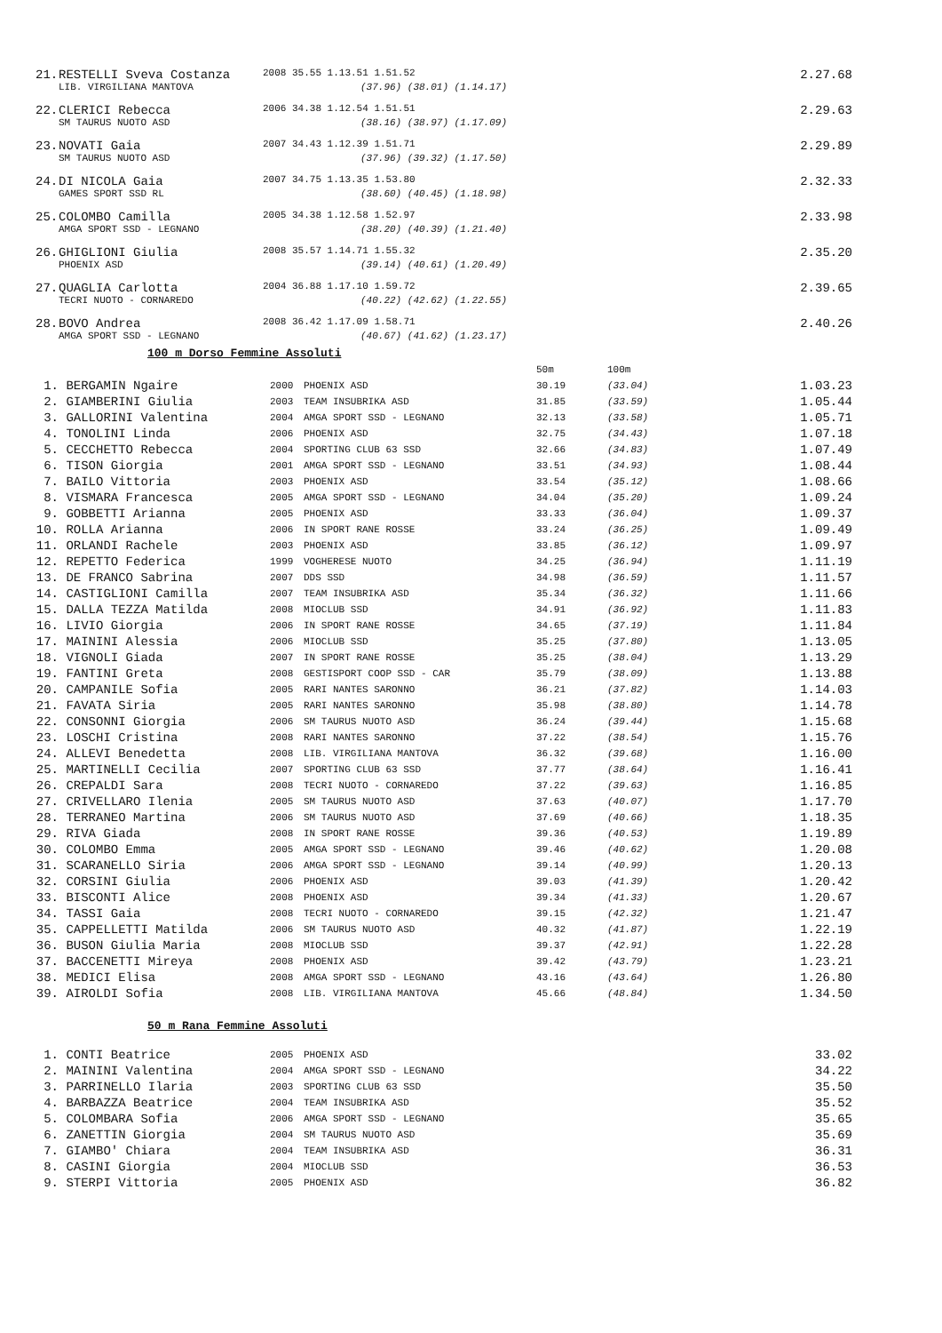| 21. | RESTELLI Sveva Costanza | 2008 35.55 1.13.51 1.51.52 | | 2.27.68 |
| | LIB. VIRGILIANA MANTOVA | (37.96) (38.01) (1.14.17) | | |
| 22. | CLERICI Rebecca | 2006 34.38 1.12.54 1.51.51 | | 2.29.63 |
| | SM TAURUS NUOTO ASD | (38.16) (38.97) (1.17.09) | | |
| 23. | NOVATI Gaia | 2007 34.43 1.12.39 1.51.71 | | 2.29.89 |
| | SM TAURUS NUOTO ASD | (37.96) (39.32) (1.17.50) | | |
| 24. | DI NICOLA Gaia | 2007 34.75 1.13.35 1.53.80 | | 2.32.33 |
| | GAMES SPORT SSD RL | (38.60) (40.45) (1.18.98) | | |
| 25. | COLOMBO Camilla | 2005 34.38 1.12.58 1.52.97 | | 2.33.98 |
| | AMGA SPORT SSD - LEGNANO | (38.20) (40.39) (1.21.40) | | |
| 26. | GHIGLIONI Giulia | 2008 35.57 1.14.71 1.55.32 | | 2.35.20 |
| | PHOENIX ASD | (39.14) (40.61) (1.20.49) | | |
| 27. | QUAGLIA Carlotta | 2004 36.88 1.17.10 1.59.72 | | 2.39.65 |
| | TECRI NUOTO - CORNAREDO | (40.22) (42.62) (1.22.55) | | |
| 28. | BOVO Andrea | 2008 36.42 1.17.09 1.58.71 | | 2.40.26 |
| | AMGA SPORT SSD - LEGNANO | (40.67) (41.62) (1.23.17) | | |
100 m Dorso Femmine Assoluti
| | | | | 50m | 100m | |
| 1. | BERGAMIN Ngaire | 2000 | PHOENIX ASD | 30.19 | (33.04) | 1.03.23 |
| 2. | GIAMBERINI Giulia | 2003 | TEAM INSUBRIKA ASD | 31.85 | (33.59) | 1.05.44 |
| 3. | GALLORINI Valentina | 2004 | AMGA SPORT SSD - LEGNANO | 32.13 | (33.58) | 1.05.71 |
| 4. | TONOLINI Linda | 2006 | PHOENIX ASD | 32.75 | (34.43) | 1.07.18 |
| 5. | CECCHETTO Rebecca | 2004 | SPORTING CLUB 63 SSD | 32.66 | (34.83) | 1.07.49 |
| 6. | TISON Giorgia | 2001 | AMGA SPORT SSD - LEGNANO | 33.51 | (34.93) | 1.08.44 |
| 7. | BAILO Vittoria | 2003 | PHOENIX ASD | 33.54 | (35.12) | 1.08.66 |
| 8. | VISMARA Francesca | 2005 | AMGA SPORT SSD - LEGNANO | 34.04 | (35.20) | 1.09.24 |
| 9. | GOBBETTI Arianna | 2005 | PHOENIX ASD | 33.33 | (36.04) | 1.09.37 |
| 10. | ROLLA Arianna | 2006 | IN SPORT RANE ROSSE | 33.24 | (36.25) | 1.09.49 |
| 11. | ORLANDI Rachele | 2003 | PHOENIX ASD | 33.85 | (36.12) | 1.09.97 |
| 12. | REPETTO Federica | 1999 | VOGHERESE NUOTO | 34.25 | (36.94) | 1.11.19 |
| 13. | DE FRANCO Sabrina | 2007 | DDS SSD | 34.98 | (36.59) | 1.11.57 |
| 14. | CASTIGLIONI Camilla | 2007 | TEAM INSUBRIKA ASD | 35.34 | (36.32) | 1.11.66 |
| 15. | DALLA TEZZA Matilda | 2008 | MIOCLUB SSD | 34.91 | (36.92) | 1.11.83 |
| 16. | LIVIO Giorgia | 2006 | IN SPORT RANE ROSSE | 34.65 | (37.19) | 1.11.84 |
| 17. | MAININI Alessia | 2006 | MIOCLUB SSD | 35.25 | (37.80) | 1.13.05 |
| 18. | VIGNOLI Giada | 2007 | IN SPORT RANE ROSSE | 35.25 | (38.04) | 1.13.29 |
| 19. | FANTINI Greta | 2008 | GESTISPORT COOP SSD - CAR | 35.79 | (38.09) | 1.13.88 |
| 20. | CAMPANILE Sofia | 2005 | RARI NANTES SARONNO | 36.21 | (37.82) | 1.14.03 |
| 21. | FAVATA Siria | 2005 | RARI NANTES SARONNO | 35.98 | (38.80) | 1.14.78 |
| 22. | CONSONNI Giorgia | 2006 | SM TAURUS NUOTO ASD | 36.24 | (39.44) | 1.15.68 |
| 23. | LOSCHI Cristina | 2008 | RARI NANTES SARONNO | 37.22 | (38.54) | 1.15.76 |
| 24. | ALLEVI Benedetta | 2008 | LIB. VIRGILIANA MANTOVA | 36.32 | (39.68) | 1.16.00 |
| 25. | MARTINELLI Cecilia | 2007 | SPORTING CLUB 63 SSD | 37.77 | (38.64) | 1.16.41 |
| 26. | CREPALDI Sara | 2008 | TECRI NUOTO - CORNAREDO | 37.22 | (39.63) | 1.16.85 |
| 27. | CRIVELLARO Ilenia | 2005 | SM TAURUS NUOTO ASD | 37.63 | (40.07) | 1.17.70 |
| 28. | TERRANEO Martina | 2006 | SM TAURUS NUOTO ASD | 37.69 | (40.66) | 1.18.35 |
| 29. | RIVA Giada | 2008 | IN SPORT RANE ROSSE | 39.36 | (40.53) | 1.19.89 |
| 30. | COLOMBO Emma | 2005 | AMGA SPORT SSD - LEGNANO | 39.46 | (40.62) | 1.20.08 |
| 31. | SCARANELLO Siria | 2006 | AMGA SPORT SSD - LEGNANO | 39.14 | (40.99) | 1.20.13 |
| 32. | CORSINI Giulia | 2006 | PHOENIX ASD | 39.03 | (41.39) | 1.20.42 |
| 33. | BISCONTI Alice | 2008 | PHOENIX ASD | 39.34 | (41.33) | 1.20.67 |
| 34. | TASSI Gaia | 2008 | TECRI NUOTO - CORNAREDO | 39.15 | (42.32) | 1.21.47 |
| 35. | CAPPELLETTI Matilda | 2006 | SM TAURUS NUOTO ASD | 40.32 | (41.87) | 1.22.19 |
| 36. | BUSON Giulia Maria | 2008 | MIOCLUB SSD | 39.37 | (42.91) | 1.22.28 |
| 37. | BACCENETTI Mireya | 2008 | PHOENIX ASD | 39.42 | (43.79) | 1.23.21 |
| 38. | MEDICI Elisa | 2008 | AMGA SPORT SSD - LEGNANO | 43.16 | (43.64) | 1.26.80 |
| 39. | AIROLDI Sofia | 2008 | LIB. VIRGILIANA MANTOVA | 45.66 | (48.84) | 1.34.50 |
50 m Rana Femmine Assoluti
| 1. | CONTI Beatrice | 2005 | PHOENIX ASD | 33.02 |
| 2. | MAININI Valentina | 2004 | AMGA SPORT SSD - LEGNANO | 34.22 |
| 3. | PARRINELLO Ilaria | 2003 | SPORTING CLUB 63 SSD | 35.50 |
| 4. | BARBAZZA Beatrice | 2004 | TEAM INSUBRIKA ASD | 35.52 |
| 5. | COLOMBARA Sofia | 2006 | AMGA SPORT SSD - LEGNANO | 35.65 |
| 6. | ZANETTIN Giorgia | 2004 | SM TAURUS NUOTO ASD | 35.69 |
| 7. | GIAMBO' Chiara | 2004 | TEAM INSUBRIKA ASD | 36.31 |
| 8. | CASINI Giorgia | 2004 | MIOCLUB SSD | 36.53 |
| 9. | STERPI Vittoria | 2005 | PHOENIX ASD | 36.82 |